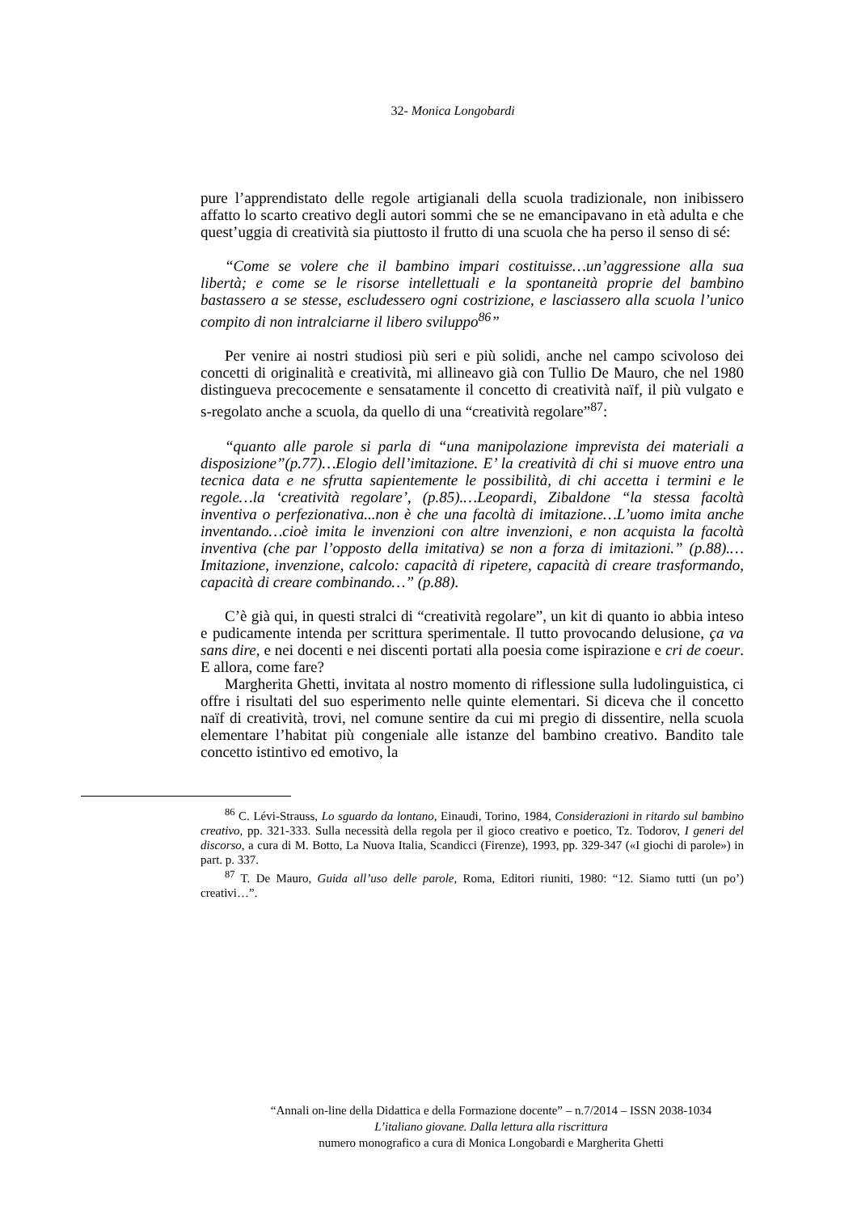32- Monica Longobardi
pure l’apprendistato delle regole artigianali della scuola tradizionale, non inibissero affatto lo scarto creativo degli autori sommi che se ne emancipavano in età adulta e che quest’uggia di creatività sia piuttosto il frutto di una scuola che ha perso il senso di sé:
“Come se volere che il bambino impari costituisse…un’aggressione alla sua libertà; e come se le risorse intellettuali e la spontaneità proprie del bambino bastassero a se stesse, escludessero ogni costrizione, e lasciassero alla scuola l’unico compito di non intralciarne il libero sviluppo<sup>86</sup>”
Per venire ai nostri studiosi più seri e più solidi, anche nel campo scivoloso dei concetti di originalità e creatività, mi allineavo già con Tullio De Mauro, che nel 1980 distingueva precocemente e sensatamente il concetto di creatività naïf, il più vulgato e s-regolato anche a scuola, da quello di una “creatività regolare”<sup>87</sup>:
“quanto alle parole si parla di “una manipolazione imprevista dei materiali a disposizione”(p.77)…Elogio dell’imitazione. E’ la creatività di chi si muove entro una tecnica data e ne sfrutta sapientemente le possibilità, di chi accetta i termini e le regole…la ‘creatività regolare’, (p.85).…Leopardi, Zibaldone “la stessa facoltà inventiva o perfezionativa...non è che una facoltà di imitazione…L’uomo imita anche inventando…cioè imita le invenzioni con altre invenzioni, e non acquista la facoltà inventiva (che par l’opposto della imitativa) se non a forza di imitazioni.” (p.88).…Imitazione, invenzione, calcolo: capacità di ripetere, capacità di creare trasformando, capacità di creare combinando…” (p.88).
C’è già qui, in questi stralci di “creatività regolare”, un kit di quanto io abbia inteso e pudicamente intenda per scrittura sperimentale. Il tutto provocando delusione, ça va sans dire, e nei docenti e nei discenti portati alla poesia come ispirazione e cri de coeur. E allora, come fare?
Margherita Ghetti, invitata al nostro momento di riflessione sulla ludolinguistica, ci offre i risultati del suo esperimento nelle quinte elementari. Si diceva che il concetto naïf di creatività, trovi, nel comune sentire da cui mi pregio di dissentire, nella scuola elementare l’habitat più congeniale alle istanze del bambino creativo. Bandito tale concetto istintivo ed emotivo, la
<sup>86</sup> C. Lévi-Strauss, Lo sguardo da lontano, Einaudi, Torino, 1984, Considerazioni in ritardo sul bambino creativo, pp. 321-333. Sulla necessità della regola per il gioco creativo e poetico, Tz. Todorov, I generi del discorso, a cura di M. Botto, La Nuova Italia, Scandicci (Firenze), 1993, pp. 329-347 («I giochi di parole») in part. p. 337.
<sup>87</sup> T. De Mauro, Guida all’uso delle parole, Roma, Editori riuniti, 1980: “12. Siamo tutti (un po’) creativi…”.
“Annali on-line della Didattica e della Formazione docente” – n.7/2014 – ISSN 2038-1034
L’italiano giovane. Dalla lettura alla riscrittura
numero monografico a cura di Monica Longobardi e Margherita Ghetti